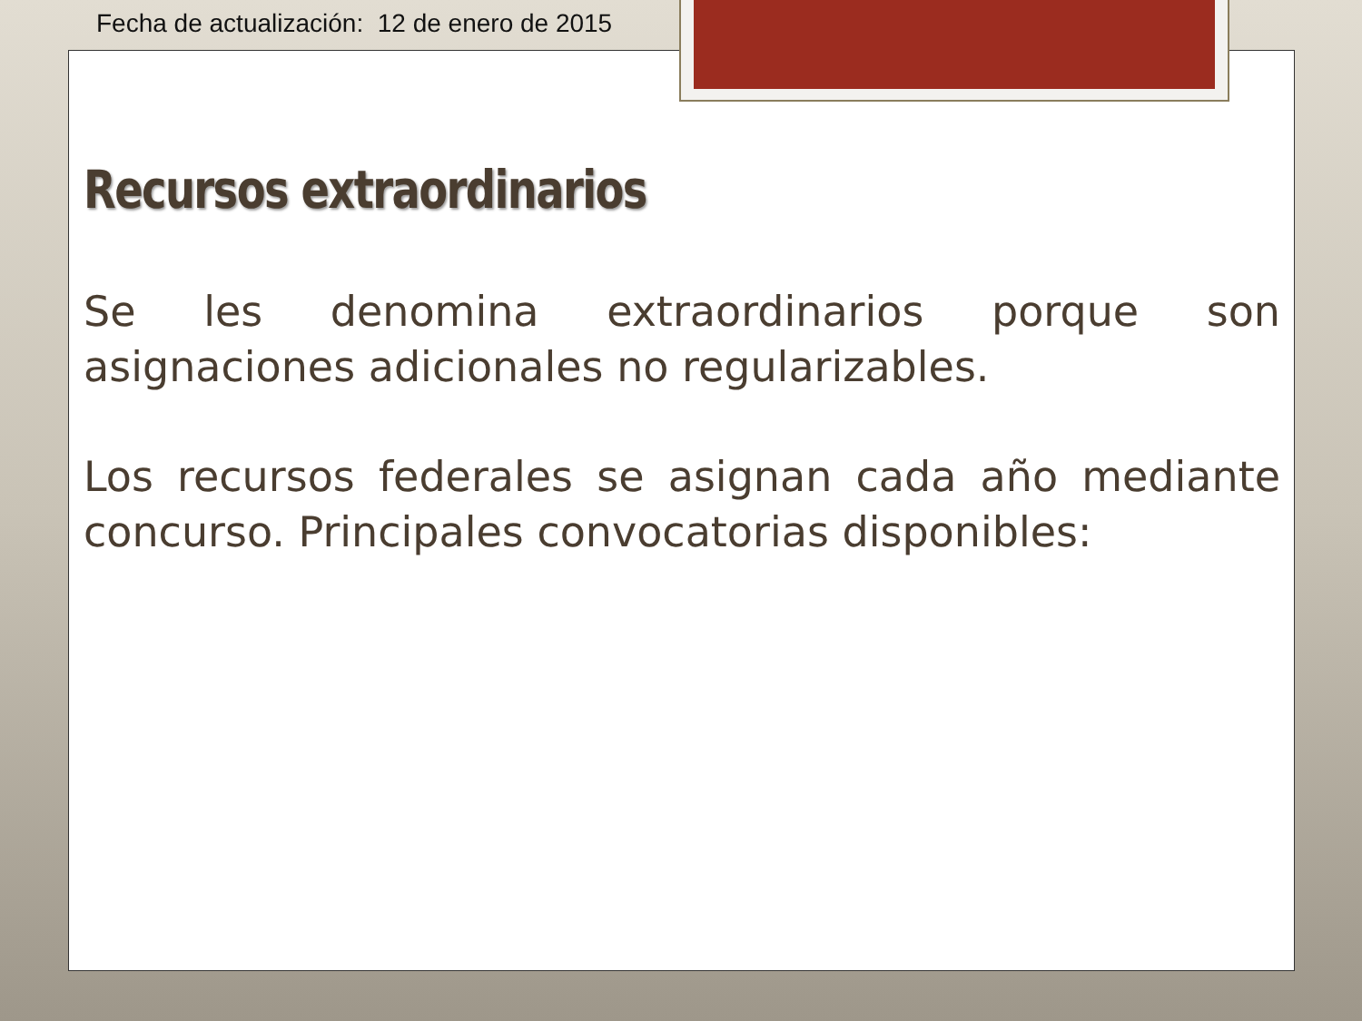Fecha de actualización: 12 de enero de 2015
Recursos extraordinarios
Se les denomina extraordinarios porque son asignaciones adicionales no regularizables.
Los recursos federales se asignan cada año mediante concurso. Principales convocatorias disponibles: